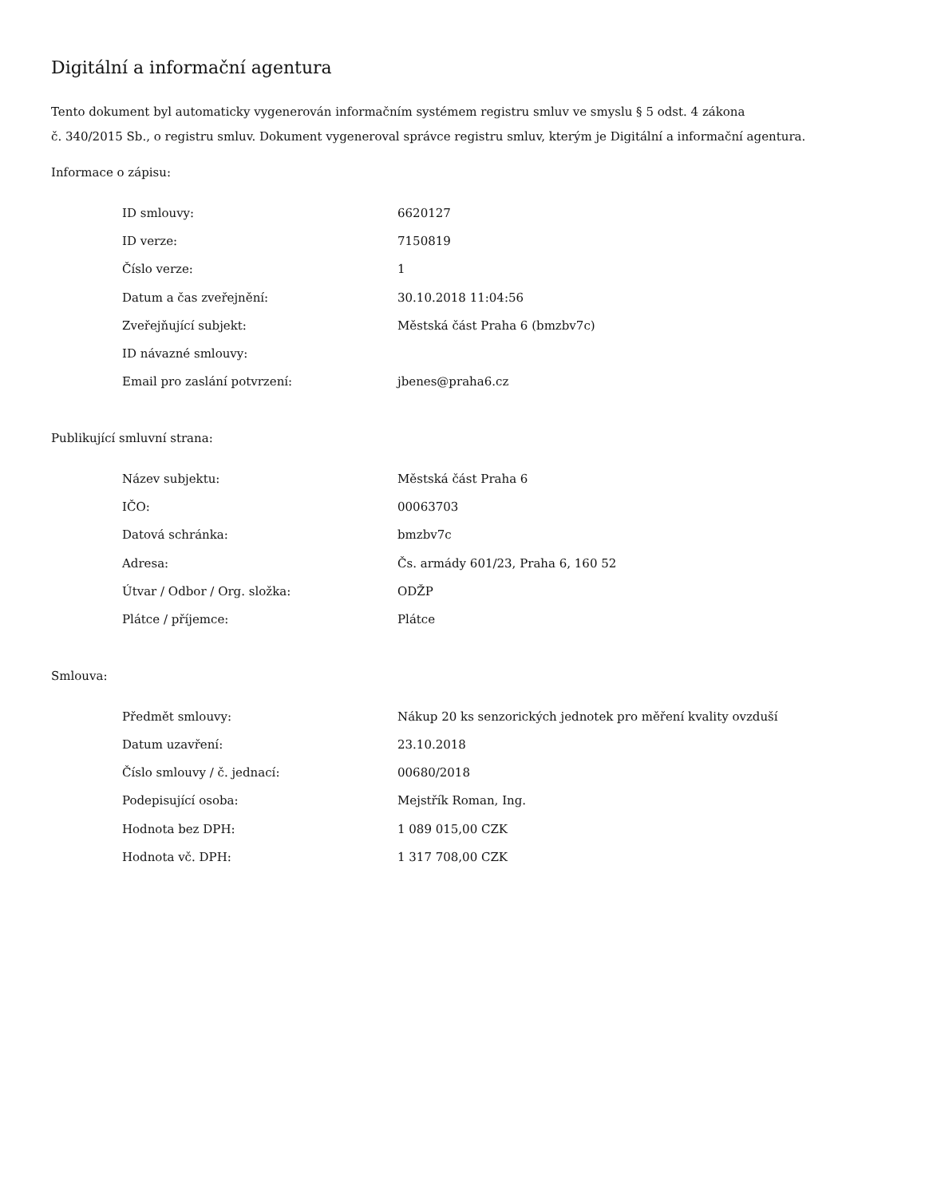Digitální a informační agentura
Tento dokument byl automaticky vygenerován informačním systémem registru smluv ve smyslu § 5 odst. 4 zákona
č. 340/2015 Sb., o registru smluv. Dokument vygeneroval správce registru smluv, kterým je Digitální a informační agentura.
Informace o zápisu:
| ID smlouvy: | 6620127 |
| ID verze: | 7150819 |
| Číslo verze: | 1 |
| Datum a čas zveřejnění: | 30.10.2018 11:04:56 |
| Zveřejňující subjekt: | Městská část Praha 6 (bmzbv7c) |
| ID návazné smlouvy: | |
| Email pro zaslání potvrzení: | jbenes@praha6.cz |
Publikující smluvní strana:
| Název subjektu: | Městská část Praha 6 |
| IČO: | 00063703 |
| Datová schránka: | bmzbv7c |
| Adresa: | Čs. armády 601/23, Praha 6, 160 52 |
| Útvar / Odbor / Org. složka: | ODŽP |
| Plátce / příjemce: | Plátce |
Smlouva:
| Předmět smlouvy: | Nákup 20 ks senzorických jednotek pro měření kvality ovzduší |
| Datum uzavření: | 23.10.2018 |
| Číslo smlouvy / č. jednací: | 00680/2018 |
| Podepisující osoba: | Mejstřík Roman, Ing. |
| Hodnota bez DPH: | 1 089 015,00 CZK |
| Hodnota vč. DPH: | 1 317 708,00 CZK |